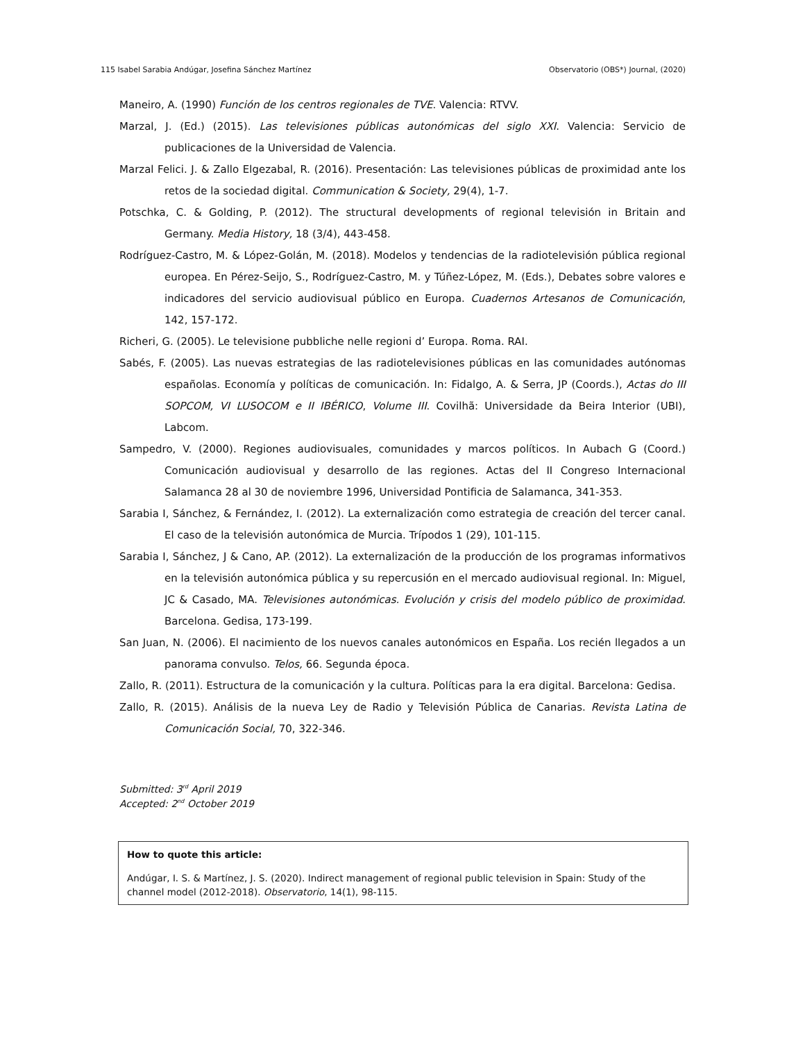115 Isabel Sarabia Andúgar, Josefina Sánchez Martínez Observatorio (OBS*) Journal, (2020)
Maneiro, A. (1990) Función de los centros regionales de TVE. Valencia: RTVV.
Marzal, J. (Ed.) (2015). Las televisiones públicas autonómicas del siglo XXI. Valencia: Servicio de publicaciones de la Universidad de Valencia.
Marzal Felici. J. & Zallo Elgezabal, R. (2016). Presentación: Las televisiones públicas de proximidad ante los retos de la sociedad digital. Communication & Society, 29(4), 1-7.
Potschka, C. & Golding, P. (2012). The structural developments of regional televisión in Britain and Germany. Media History, 18 (3/4), 443-458.
Rodríguez-Castro, M. & López-Golán, M. (2018). Modelos y tendencias de la radiotelevisión pública regional europea. En Pérez-Seijo, S., Rodríguez-Castro, M. y Túñez-López, M. (Eds.), Debates sobre valores e indicadores del servicio audiovisual público en Europa. Cuadernos Artesanos de Comunicación, 142, 157-172.
Richeri, G. (2005). Le televisione pubbliche nelle regioni d’ Europa. Roma. RAI.
Sabés, F. (2005). Las nuevas estrategias de las radiotelevisiones públicas en las comunidades autónomas españolas. Economía y políticas de comunicación. In: Fidalgo, A. & Serra, JP (Coords.), Actas do III SOPCOM, VI LUSOCOM e II IBÉRICO, Volume III. Covilhã: Universidade da Beira Interior (UBI), Labcom.
Sampedro, V. (2000). Regiones audiovisuales, comunidades y marcos políticos. In Aubach G (Coord.) Comunicación audiovisual y desarrollo de las regiones. Actas del II Congreso Internacional Salamanca 28 al 30 de noviembre 1996, Universidad Pontificia de Salamanca, 341-353.
Sarabia I, Sánchez, & Fernández, I. (2012). La externalización como estrategia de creación del tercer canal. El caso de la televisión autonómica de Murcia. Trípodos 1 (29), 101-115.
Sarabia I, Sánchez, J & Cano, AP. (2012). La externalización de la producción de los programas informativos en la televisión autonómica pública y su repercusión en el mercado audiovisual regional. In: Miguel, JC & Casado, MA. Televisiones autonómicas. Evolución y crisis del modelo público de proximidad. Barcelona. Gedisa, 173-199.
San Juan, N. (2006). El nacimiento de los nuevos canales autonómicos en España. Los recién llegados a un panorama convulso. Telos, 66. Segunda época.
Zallo, R. (2011). Estructura de la comunicación y la cultura. Políticas para la era digital. Barcelona: Gedisa.
Zallo, R. (2015). Análisis de la nueva Ley de Radio y Televisión Pública de Canarias. Revista Latina de Comunicación Social, 70, 322-346.
Submitted: 3<sup>rd</sup> April 2019
Accepted: 2<sup>nd</sup> October 2019
How to quote this article:
Andúgar, I. S. & Martínez, J. S. (2020). Indirect management of regional public television in Spain: Study of the channel model (2012-2018). Observatorio, 14(1), 98-115.